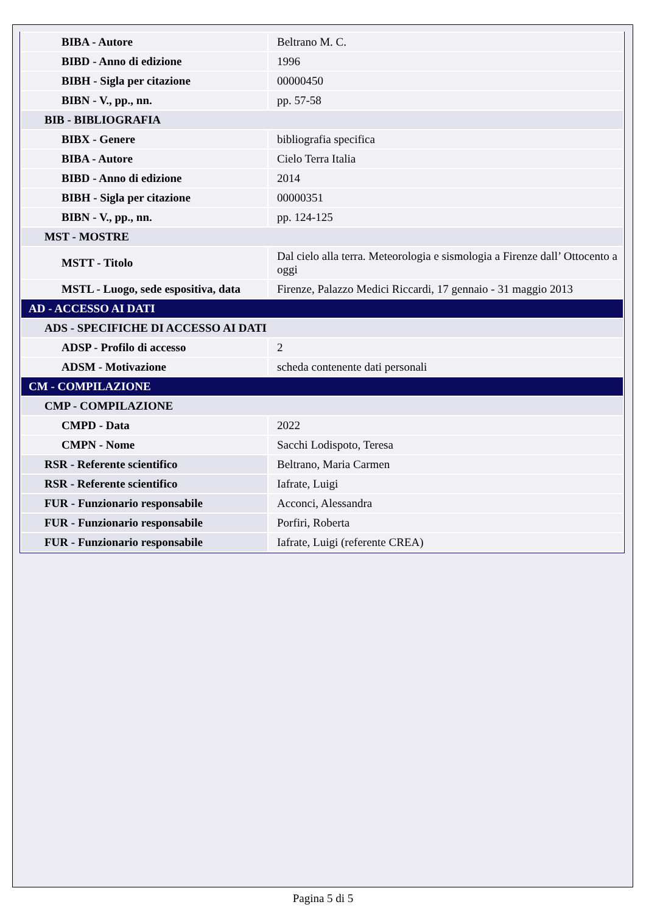| BIBA - Autore | Beltrano M. C. |
| BIBD - Anno di edizione | 1996 |
| BIBH - Sigla per citazione | 00000450 |
| BIBN - V., pp., nn. | pp. 57-58 |
| BIB - BIBLIOGRAFIA | |
| BIBX - Genere | bibliografia specifica |
| BIBA - Autore | Cielo Terra Italia |
| BIBD - Anno di edizione | 2014 |
| BIBH - Sigla per citazione | 00000351 |
| BIBN - V., pp., nn. | pp. 124-125 |
| MST - MOSTRE | |
| MSTT - Titolo | Dal cielo alla terra. Meteorologia e sismologia a Firenze dall’ Ottocento a oggi |
| MSTL - Luogo, sede espositiva, data | Firenze, Palazzo Medici Riccardi, 17 gennaio - 31 maggio 2013 |
| AD - ACCESSO AI DATI | |
| ADS - SPECIFICHE DI ACCESSO AI DATI | |
| ADSP - Profilo di accesso | 2 |
| ADSM - Motivazione | scheda contenente dati personali |
| CM - COMPILAZIONE | |
| CMP - COMPILAZIONE | |
| CMPD - Data | 2022 |
| CMPN - Nome | Sacchi Lodispoto, Teresa |
| RSR - Referente scientifico | Beltrano, Maria Carmen |
| RSR - Referente scientifico | Iafrate, Luigi |
| FUR - Funzionario responsabile | Acconci, Alessandra |
| FUR - Funzionario responsabile | Porfiri, Roberta |
| FUR - Funzionario responsabile | Iafrate, Luigi (referente CREA) |
Pagina 5 di 5